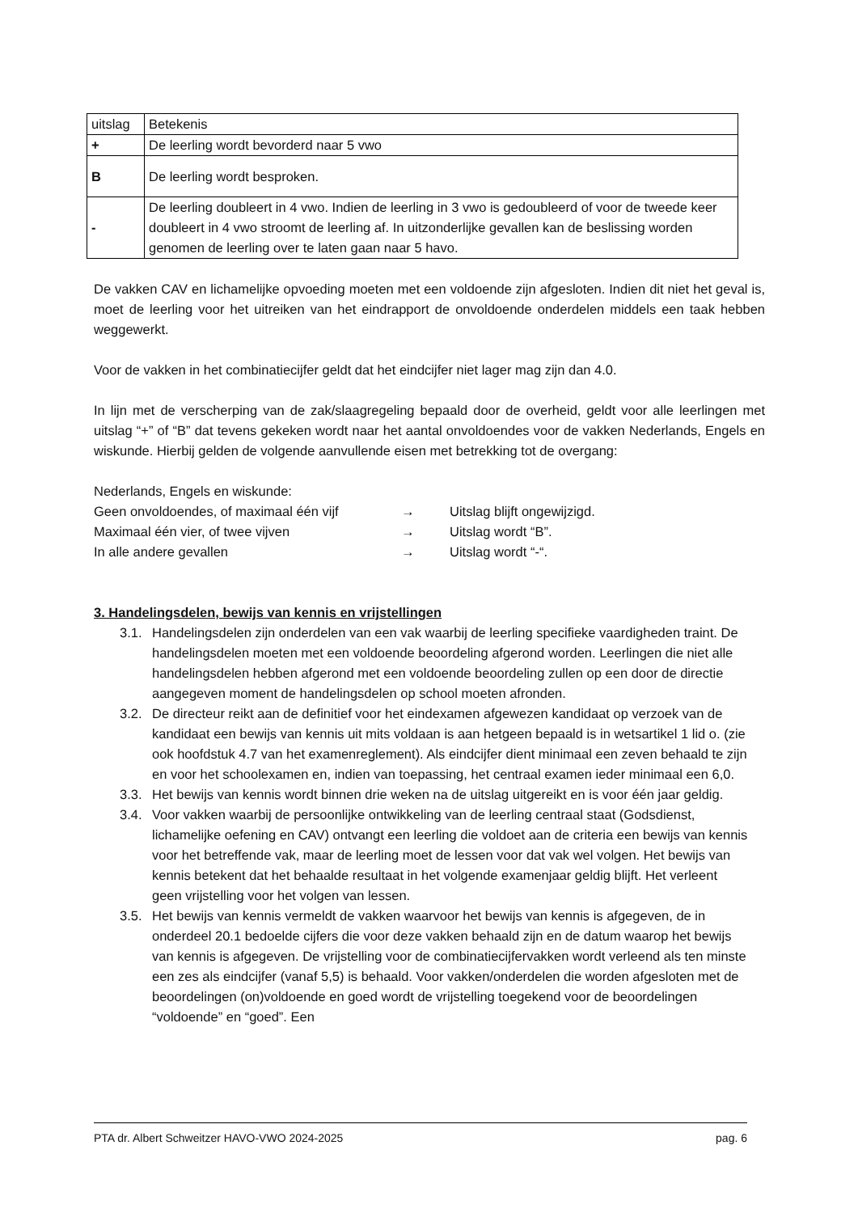| uitslag | Betekenis |
| + | De leerling wordt bevorderd naar 5 vwo |
| B | De leerling wordt besproken. |
| - | De leerling doubleert in 4 vwo. Indien de leerling in 3 vwo is gedoubleerd of voor de tweede keer doubleert in 4 vwo stroomt de leerling af. In uitzonderlijke gevallen kan de beslissing worden genomen de leerling over te laten gaan naar 5 havo. |
De vakken CAV en lichamelijke opvoeding moeten met een voldoende zijn afgesloten. Indien dit niet het geval is, moet de leerling voor het uitreiken van het eindrapport de onvoldoende onderdelen middels een taak hebben weggewerkt.
Voor de vakken in het combinatiecijfer geldt dat het eindcijfer niet lager mag zijn dan 4.0.
In lijn met de verscherping van de zak/slaagregeling bepaald door de overheid, geldt voor alle leerlingen met uitslag “+” of “B” dat tevens gekeken wordt naar het aantal onvoldoendes voor de vakken Nederlands, Engels en wiskunde. Hierbij gelden de volgende aanvullende eisen met betrekking tot de overgang:
Nederlands, Engels en wiskunde:
Geen onvoldoendes, of maximaal één vijf → Uitslag blijft ongewijzigd.
Maximaal één vier, of twee vijven → Uitslag wordt “B”.
In alle andere gevallen → Uitslag wordt “-“.
3. Handelingsdelen, bewijs van kennis en vrijstellingen
3.1. Handelingsdelen zijn onderdelen van een vak waarbij de leerling specifieke vaardigheden traint. De handelingsdelen moeten met een voldoende beoordeling afgerond worden. Leerlingen die niet alle handelingsdelen hebben afgerond met een voldoende beoordeling zullen op een door de directie aangegeven moment de handelingsdelen op school moeten afronden.
3.2. De directeur reikt aan de definitief voor het eindexamen afgewezen kandidaat op verzoek van de kandidaat een bewijs van kennis uit mits voldaan is aan hetgeen bepaald is in wetsartikel 1 lid o. (zie ook hoofdstuk 4.7 van het examenreglement). Als eindcijfer dient minimaal een zeven behaald te zijn en voor het schoolexamen en, indien van toepassing, het centraal examen ieder minimaal een 6,0.
3.3. Het bewijs van kennis wordt binnen drie weken na de uitslag uitgereikt en is voor één jaar geldig.
3.4. Voor vakken waarbij de persoonlijke ontwikkeling van de leerling centraal staat (Godsdienst, lichamelijke oefening en CAV) ontvangt een leerling die voldoet aan de criteria een bewijs van kennis voor het betreffende vak, maar de leerling moet de lessen voor dat vak wel volgen. Het bewijs van kennis betekent dat het behaalde resultaat in het volgende examenjaar geldig blijft. Het verleent geen vrijstelling voor het volgen van lessen.
3.5. Het bewijs van kennis vermeldt de vakken waarvoor het bewijs van kennis is afgegeven, de in onderdeel 20.1 bedoelde cijfers die voor deze vakken behaald zijn en de datum waarop het bewijs van kennis is afgegeven. De vrijstelling voor de combinatiecijfervakken wordt verleend als ten minste een zes als eindcijfer (vanaf 5,5) is behaald. Voor vakken/onderdelen die worden afgesloten met de beoordelingen (on)voldoende en goed wordt de vrijstelling toegekend voor de beoordelingen “voldoende” en “goed”. Een
PTA dr. Albert Schweitzer HAVO-VWO 2024-2025 pag. 6